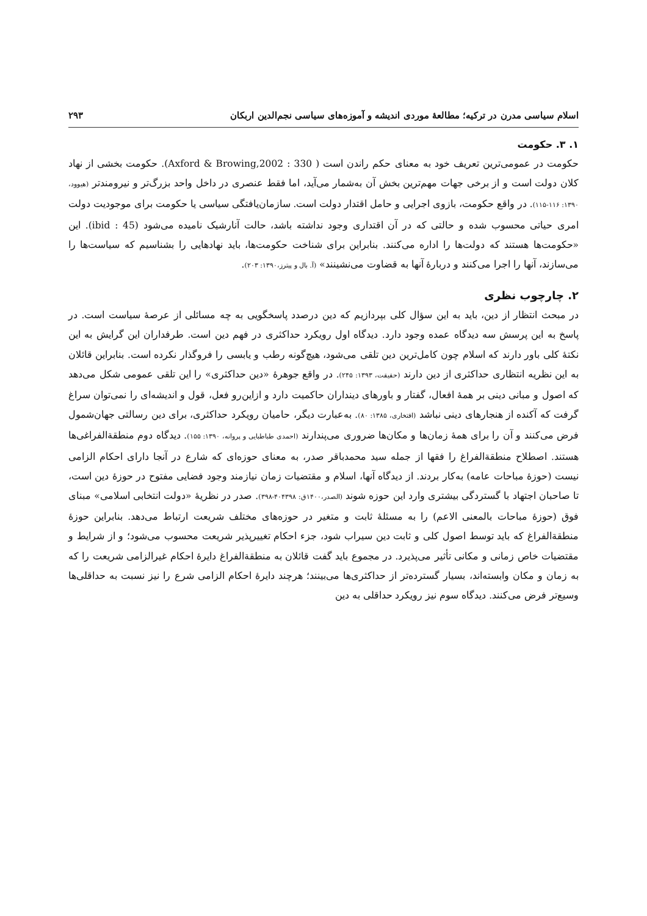اسلام سیاسی مدرن در ترکیه؛ مطالعهٔ موردی اندیشه و آموزه‌های سیاسی نجم‌الدین اربکان ۲۹۳
۱. ۳. حکومت
حکومت در عمومی‌ترین تعریف خود به معنای حکم راندن است ( Axford & Browing,2002 : 330). حکومت بخشی از نهاد کلان دولت است و از برخی جهات مهم‌ترین بخش آن به‌شمار می‌آید، اما فقط عنصری در داخل واحد بزرگ‌تر و نیرومندتر (هیوود، ۱۳۹۰: ۱۱۶-۱۱۵). در واقع حکومت، بازوی اجرایی و حامل اقتدار دولت است. سازمان‌یافتگی سیاسی یا حکومت برای موجودیت دولت امری حیاتی محسوب شده و حالتی که در آن اقتداری وجود نداشته باشد، حالت آنارشیک نامیده می‌شود (ibid : 45). این «حکومت‌ها هستند که دولت‌ها را اداره می‌کنند. بنابراین برای شناخت حکومت‌ها، باید نهادهایی را بشناسیم که سیاست‌ها را می‌سازند، آنها را اجرا می‌کنند و دربارهٔ آنها به قضاوت می‌نشینند» (آ. بال و پیترز،۱۳۹۰: ۲۰۳).
۲. چارچوب نظری
در مبحث انتظار از دین، باید به این سؤال کلی بپردازیم که دین درصدد پاسخگویی به چه مسائلی از عرصهٔ سیاست است. در پاسخ به این پرسش سه دیدگاه عمده وجود دارد. دیدگاه اول رویکرد حداکثری در فهم دین است. طرفداران این گرایش به این نکتهٔ کلی باور دارند که اسلام چون کامل‌ترین دین تلقی می‌شود، هیچ‌گونه رطب و یابسی را فروگذار نکرده است. بنابراین قائلان به این نظریه انتظاری حداکثری از دین دارند (حقیقت، ۱۳۹۳: ۲۴۵). در واقع جوهرهٔ «دین حداکثری» را این تلقی عمومی شکل می‌دهد که اصول و مبانی دینی بر همهٔ افعال، گفتار و باورهای دینداران حاکمیت دارد و ازاین‌رو فعل، قول و اندیشه‌ای را نمی‌توان سراغ گرفت که آکنده از هنجارهای دینی نباشد (افتخاری، ۱۳۸۵: ۸۰). به‌عبارت دیگر، حامیان رویکرد حداکثری، برای دین رسالتی جهان‌شمول فرض می‌کنند و آن را برای همهٔ زمان‌ها و مکان‌ها ضروری می‌پندارند (احمدی طباطبایی و پروانه، ۱۳۹۰: ۱۵۵). دیدگاه دوم منطقةالفراغی‌ها هستند. اصطلاح منطقةالفراغ را فقها از جمله سید محمدباقر صدر، به معنای حوزه‌ای که شارع در آنجا دارای احکام الزامی نیست (حوزهٔ مباحات عامه) به‌کار بردند. از دیدگاه آنها، اسلام و مقتضیات زمان نیازمند وجود فضایی مفتوح در حوزهٔ دین است، تا صاحبان اجتهاد با گستردگی بیشتری وارد این حوزه شوند (الصدر،۱۴۰۰ق: ۴۰۴۳۹۸-۳۹۸). صدر در نظریهٔ «دولت انتخابی اسلامی» مبنای فوق (حوزهٔ مباحات بالمعنی الاعم) را به مسئلهٔ ثابت و متغیر در حوزه‌های مختلف شریعت ارتباط می‌دهد. بنابراین حوزهٔ منطقةالفراغ که باید توسط اصول کلی و ثابت دین سیراب شود، جزء احکام تغییرپذیر شریعت محسوب می‌شود؛ و از شرایط و مقتضیات خاص زمانی و مکانی تأثیر می‌پذیرد. در مجموع باید گفت قائلان به منطقةالفراغ دایرهٔ احکام غیرالزامی شریعت را که به زمان و مکان وابسته‌اند، بسیار گسترده‌تر از حداکثری‌ها می‌بینند؛ هرچند دایرهٔ احکام الزامی شرع را نیز نسبت به حداقلی‌ها وسیع‌تر فرض می‌کنند. دیدگاه سوم نیز رویکرد حداقلی به دین